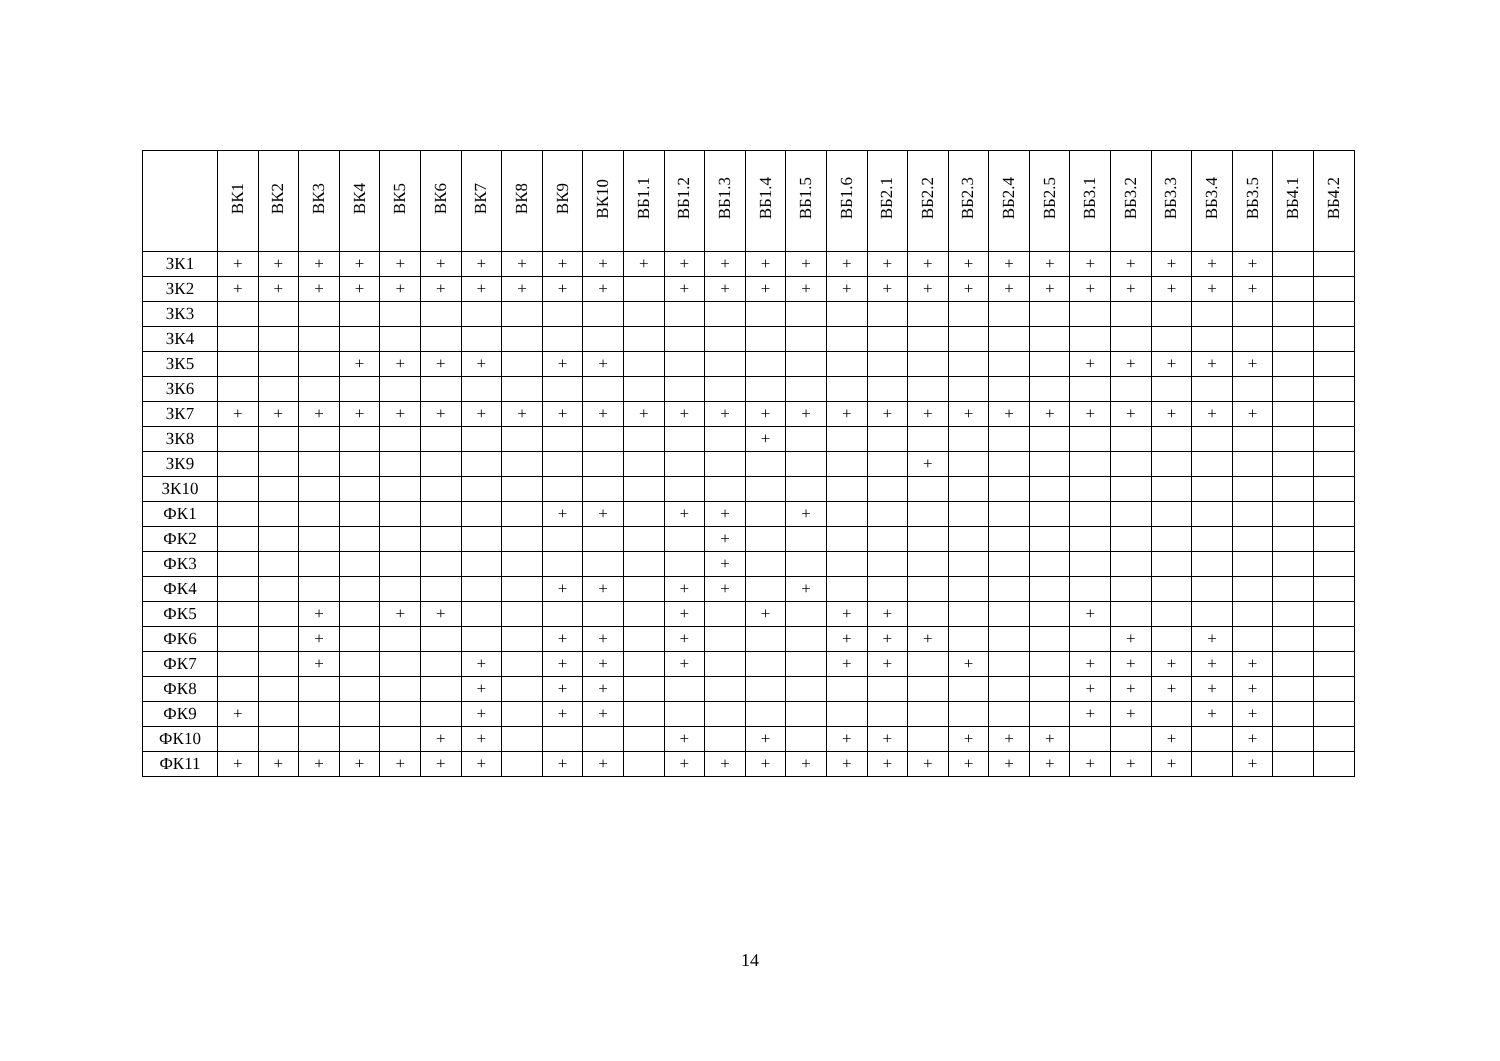| | ВК1 | ВК2 | ВК3 | ВК4 | ВК5 | ВК6 | ВК7 | ВК8 | ВК9 | ВК10 | ВБ1.1 | ВБ1.2 | ВБ1.3 | ВБ1.4 | ВБ1.5 | ВБ1.6 | ВБ2.1 | ВБ2.2 | ВБ2.3 | ВБ2.4 | ВБ2.5 | ВБ3.1 | ВБ3.2 | ВБ3.3 | ВБ3.4 | ВБ3.5 | ВБ4.1 | ВБ4.2 |
| --- | --- | --- | --- | --- | --- | --- | --- | --- | --- | --- | --- | --- | --- | --- | --- | --- | --- | --- | --- | --- | --- | --- | --- | --- | --- | --- | --- | --- |
| ЗК1 | + | + | + | + | + | + | + | + | + | + | + | + | + | + | + | + | + | + | + | + | + | + | + | + | + | + | | |
| ЗК2 | + | + | + | + | + | + | + | + | + | + | | + | + | + | + | + | + | + | + | + | + | + | + | + | + | + | | |
| ЗК3 | | | | | | | | | | | | | | | | | | | | | | | | | | | | |
| ЗК4 | | | | | | | | | | | | | | | | | | | | | | | | | | | | |
| ЗК5 | | | | + | + | + | + | | + | + | | | | | | | | | | | | + | + | + | + | + | | |
| ЗК6 | | | | | | | | | | | | | | | | | | | | | | | | | | | | |
| ЗК7 | + | + | + | + | + | + | + | + | + | + | + | + | + | + | + | + | + | + | + | + | + | + | + | + | + | + | | |
| ЗК8 | | | | | | | | | | | | | | + | | | | | | | | | | | | | | |
| ЗК9 | | | | | | | | | | | | | | | | | | + | | | | | | | | | | |
| ЗК10 | | | | | | | | | | | | | | | | | | | | | | | | | | | | |
| ФК1 | | | | | | | | | + | + | | + | + | | + | | | | | | | | | | | | | |
| ФК2 | | | | | | | | | | | | | + | | | | | | | | | | | | | | | |
| ФК3 | | | | | | | | | | | | | + | | | | | | | | | | | | | | | |
| ФК4 | | | | | | | | | + | + | | + | + | | + | | | | | | | | | | | | | |
| ФК5 | | | + | | + | + | | | | | | + | | + | | + | + | | | | | + | | | | | | |
| ФК6 | | | + | | | | | | + | + | | + | | | | + | + | + | | | | | + | | + | | | |
| ФК7 | | | + | | | | + | | + | + | | + | | | | + | + | | + | | | + | + | + | + | + | | |
| ФК8 | | | | | | | + | | + | + | | | | | | | | | | | | + | + | + | + | + | | |
| ФК9 | + | | | | | | + | | + | + | | | | | | | | | | | | + | + | | + | + | | |
| ФК10 | | | | | | + | + | | | | | + | | + | | + | + | | + | + | + | | | + | | + | | |
| ФК11 | + | + | + | + | + | + | + | | + | + | | + | + | + | + | + | + | + | + | + | + | + | + | + | | + | | |
14